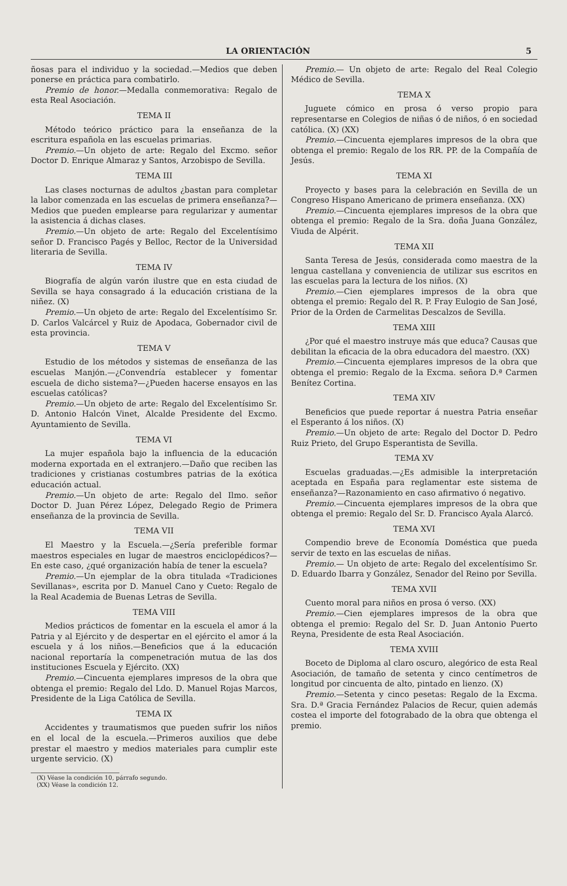LA ORIENTACIÓN 5
ñosas para el individuo y la sociedad.—Medios que deben ponerse en práctica para combatirlo.
Premio de honor.—Medalla conmemorativa: Regalo de esta Real Asociación.
TEMA II
Método teórico práctico para la enseñanza de la escritura española en las escuelas primarias.
Premio.—Un objeto de arte: Regalo del Excmo. señor Doctor D. Enrique Almaraz y Santos, Arzobispo de Sevilla.
TEMA III
Las clases nocturnas de adultos ¿bastan para completar la labor comenzada en las escuelas de primera enseñanza?—Medios que pueden emplearse para regularizar y aumentar la asistencia á dichas clases.
Premio.—Un objeto de arte: Regalo del Excelentísimo señor D. Francisco Pagés y Belloc, Rector de la Universidad literaria de Sevilla.
TEMA IV
Biografía de algún varón ilustre que en esta ciudad de Sevilla se haya consagrado á la educación cristiana de la niñez. (X)
Premio.—Un objeto de arte: Regalo del Excelentísimo Sr. D. Carlos Valcárcel y Ruiz de Apodaca, Gobernador civil de esta provincia.
TEMA V
Estudio de los métodos y sistemas de enseñanza de las escuelas Manjón.—¿Convendría establecer y fomentar escuela de dicho sistema?—¿Pueden hacerse ensayos en las escuelas católicas?
Premio.—Un objeto de arte: Regalo del Excelentísimo Sr. D. Antonio Halcón Vinet, Alcalde Presidente del Excmo. Ayuntamiento de Sevilla.
TEMA VI
La mujer española bajo la influencia de la educación moderna exportada en el extranjero.—Daño que reciben las tradiciones y cristianas costumbres patrias de la exótica educación actual.
Premio.—Un objeto de arte: Regalo del Ilmo. señor Doctor D. Juan Pérez López, Delegado Regio de Primera enseñanza de la provincia de Sevilla.
TEMA VII
El Maestro y la Escuela.—¿Sería preferible formar maestros especiales en lugar de maestros enciclopédicos?—En este caso, ¿qué organización había de tener la escuela?
Premio.—Un ejemplar de la obra titulada «Tradiciones Sevillanas», escrita por D. Manuel Cano y Cueto: Regalo de la Real Academia de Buenas Letras de Sevilla.
TEMA VIII
Medios prácticos de fomentar en la escuela el amor á la Patria y al Ejército y de despertar en el ejército el amor á la escuela y á los niños.—Beneficios que á la educación nacional reportaría la compenetración mutua de las dos instituciones Escuela y Ejército. (XX)
Premio.—Cincuenta ejemplares impresos de la obra que obtenga el premio: Regalo del Ldo. D. Manuel Rojas Marcos, Presidente de la Liga Católica de Sevilla.
TEMA IX
Accidentes y traumatismos que pueden sufrir los niños en el local de la escuela.—Primeros auxilios que debe prestar el maestro y medios materiales para cumplir este urgente servicio. (X)
(X) Véase la condición 10, párrafo segundo.
(XX) Véase la condición 12.
Premio.— Un objeto de arte: Regalo del Real Colegio Médico de Sevilla.
TEMA X
Juguete cómico en prosa ó verso propio para representarse en Colegios de niñas ó de niños, ó en sociedad católica. (X) (XX)
Premio.—Cincuenta ejemplares impresos de la obra que obtenga el premio: Regalo de los RR. PP. de la Compañía de Jesús.
TEMA XI
Proyecto y bases para la celebración en Sevilla de un Congreso Hispano Americano de primera enseñanza. (XX)
Premio.—Cincuenta ejemplares impresos de la obra que obtenga el premio: Regalo de la Sra. doña Juana González, Viuda de Alpérit.
TEMA XII
Santa Teresa de Jesús, considerada como maestra de la lengua castellana y conveniencia de utilizar sus escritos en las escuelas para la lectura de los niños. (X)
Premio.—Cien ejemplares impresos de la obra que obtenga el premio: Regalo del R. P. Fray Eulogio de San José, Prior de la Orden de Carmelitas Descalzos de Sevilla.
TEMA XIII
¿Por qué el maestro instruye más que educa? Causas que debilitan la eficacia de la obra educadora del maestro. (XX)
Premio.—Cincuenta ejemplares impresos de la obra que obtenga el premio: Regalo de la Excma. señora D.ª Carmen Benítez Cortina.
TEMA XIV
Beneficios que puede reportar á nuestra Patria enseñar el Esperanto á los niños. (X)
Premio.—Un objeto de arte: Regalo del Doctor D. Pedro Ruiz Prieto, del Grupo Esperantista de Sevilla.
TEMA XV
Escuelas graduadas.—¿Es admisible la interpretación aceptada en España para reglamentar este sistema de enseñanza?—Razonamiento en caso afirmativo ó negativo.
Premio.—Cincuenta ejemplares impresos de la obra que obtenga el premio: Regalo del Sr. D. Francisco Ayala Alarcó.
TEMA XVI
Compendio breve de Economía Doméstica que pueda servir de texto en las escuelas de niñas.
Premio.— Un objeto de arte: Regalo del excelentísimo Sr. D. Eduardo Ibarra y González, Senador del Reino por Sevilla.
TEMA XVII
Cuento moral para niños en prosa ó verso. (XX)
Premio.—Cien ejemplares impresos de la obra que obtenga el premio: Regalo del Sr. D. Juan Antonio Puerto Reyna, Presidente de esta Real Asociación.
TEMA XVIII
Boceto de Diploma al claro oscuro, alegórico de esta Real Asociación, de tamaño de setenta y cinco centímetros de longitud por cincuenta de alto, pintado en lienzo. (X)
Premio.—Setenta y cinco pesetas: Regalo de la Excma. Sra. D.ª Gracia Fernández Palacios de Recur, quien además costea el importe del fotograbado de la obra que obtenga el premio.